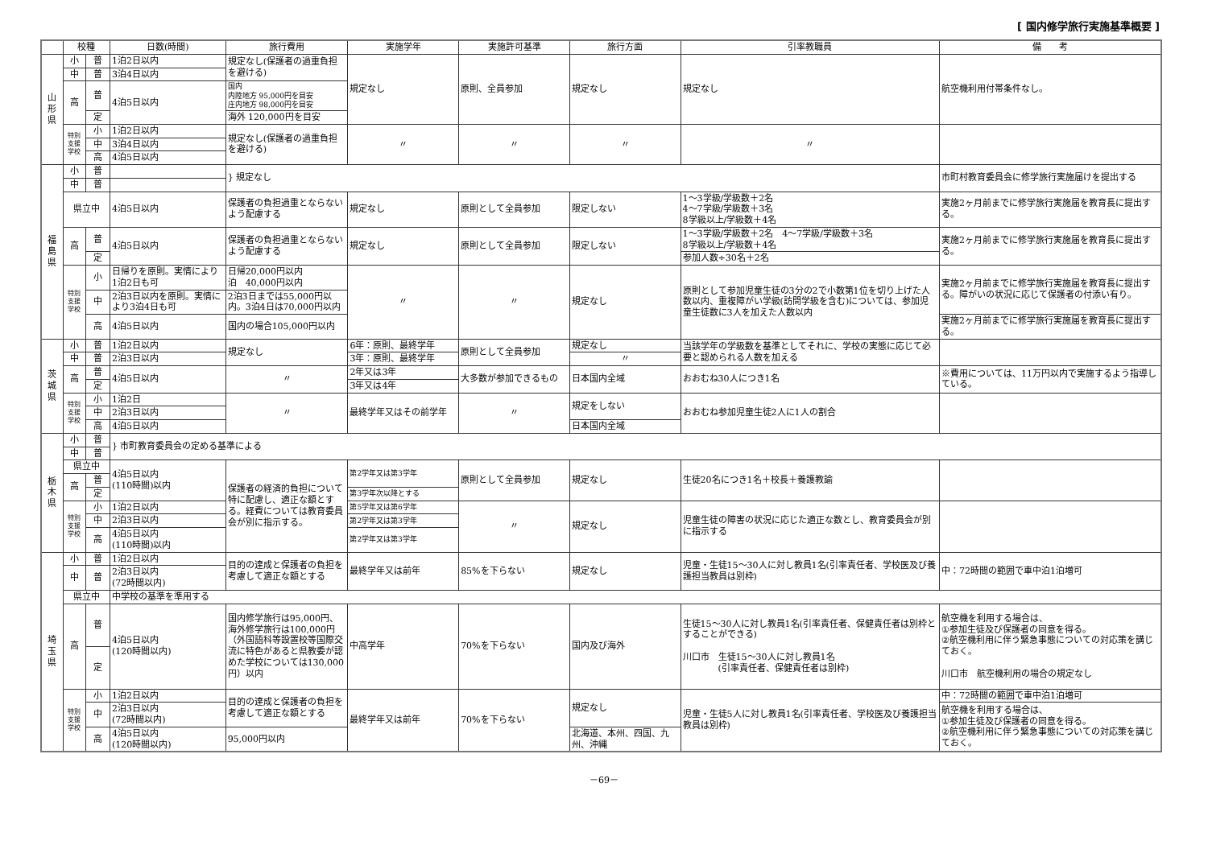[ 国内修学旅行実施基準概要 ]
| | 校種 | | 日数(時間) | 旅行費用 | 実施学年 | 実施許可基準 | 旅行方面 | 引率教職員 | 備 考 |
| --- | --- | --- | --- | --- | --- | --- | --- | --- | --- |
| 山 形 県 | 小 | 普 | 1泊2日以内 | 規定なし(保護者の過重負担を避ける) | 規定なし | 原則、全員参加 | 規定なし | 規定なし | 航空機利用付帯条件なし。 |
| | 中 | 普 | 3泊4日以内 | | | | | | |
| | 高 | 普 | 4泊5日以内 | 国内 内陸地方 95,000円を目安 庄内地方 98,000円を目安 | | | | | |
| | | 定 | | 海外 120,000円を目安 | | | | | |
| | 特別 支援 学校 | 小 | 1泊2日以内 | 規定なし(保護者の過重負担を避ける) | 〃 | 〃 | 〃 | 〃 | |
| | | 中 | 3泊4日以内 | | | | | | |
| | | 高 | 4泊5日以内 | | | | | | |
| 福 島 県 | 小 | 普 | | } 規定なし | | | | | 市町村教育委員会に修学旅行実施届けを提出する |
| | 中 | 普 | | | | | | | |
| | 県立中 | | 4泊5日以内 | 保護者の負担過重とならないよう配慮する | 規定なし | 原則として全員参加 | 限定しない | 1～3学級/学級数＋2名 4～7学級/学級数＋3名 8学級以上/学級数＋4名 | 実施2ヶ月前までに修学旅行実施届を教育長に提出する。 |
| | 高 | 普 | 4泊5日以内 | 保護者の負担過重とならないよう配慮する | 規定なし | 原則として全員参加 | 限定しない | 1～3学級/学級数＋2名 4～7学級/学級数＋3名 8学級以上/学級数＋4名 | 実施2ヶ月前までに修学旅行実施届を教育長に提出する。 |
| | | 定 | | | | | | 参加人数÷30名＋2名 | |
| | 特別 支援 学校 | 小 | 日帰りを原則。実情により1泊2日も可 | 日帰20,000円以内 泊 40,000円以内 | 〃 | 〃 | 規定なし | 原則として参加児童生徒の3分の2で小数第1位を切り上げた人数以内、重複障がい学級(訪問学級を含む)については、参加児童生徒数に3人を加えた人数以内 | 実施2ヶ月前までに修学旅行実施届を教育長に提出する。障がいの状況に応じて保護者の付添い有り。 |
| | | 中 | 2泊3日以内を原則。実情により3泊4日も可 | 2泊3日までは55,000円以内。3泊4日は70,000円以内 | | | | | |
| | | 高 | 4泊5日以内 | 国内の場合105,000円以内 | | | | | 実施2ヶ月前までに修学旅行実施届を教育長に提出する。 |
| 茨 城 県 | 小 | 普 | 1泊2日以内 | 規定なし | 6年：原則、最終学年 | 原則として全員参加 | 規定なし | 当該学年の学級数を基準としてそれに、学校の実態に応じて必要と認められる人数を加える | |
| | 中 | 普 | 2泊3日以内 | | 3年：原則、最終学年 | | 〃 | | |
| | 高 | 普 | 4泊5日以内 | 〃 | 2年又は3年 | 大多数が参加できるもの | 日本国内全域 | おおむね30人につき1名 | ※費用については、11万円以内で実施するよう指導している。 |
| | | 定 | | | 3年又は4年 | | | | |
| | 特別 支援 学校 | 小 | 1泊2日 | 〃 | 最終学年又はその前学年 | 〃 | 規定をしない | おおむね参加児童生徒2人に1人の割合 | |
| | | 中 | 2泊3日以内 | | | | | | |
| | | 高 | 4泊5日以内 | | | | 日本国内全域 | | |
| 栃 木 県 | 小 | 普 | } 市町教育委員会の定める基準による | | | | | | |
| | 中 | 普 | | | | | | | |
| | 県立中 | | 4泊5日以内 (110時間)以内 | 保護者の経済的負担について特に配慮し、適正な額とする。経費については教育委員会が別に指示する。 | 第2学年又は第3学年 | 原則として全員参加 | 規定なし | 生徒20名につき1名＋校長＋養護教諭 | |
| | 高 | 普 | | | | | | | |
| | | 定 | | | 第3学年次以降とする | | | | |
| | 特別 支援 学校 | 小 | 1泊2日以内 | | 第5学年又は第6学年 | 〃 | 規定なし | 児童生徒の障害の状況に応じた適正な数とし、教育委員会が別に指示する | |
| | | 中 | 2泊3日以内 | | 第2学年又は第3学年 | | | | |
| | | 高 | 4泊5日以内 (110時間)以内 | | 第2学年又は第3学年 | | | | |
| 埼 玉 県 | 小 | 普 | 1泊2日以内 | 目的の達成と保護者の負担を考慮して適正な額とする | 最終学年又は前年 | 85%を下らない | 規定なし | 児童・生徒15～30人に対し教員1名(引率責任者、学校医及び養護担当教員は別枠) | 中：72時間の範囲で車中泊1泊増可 |
| | 中 | 普 | 2泊3日以内 (72時間以内) | | | | | | |
| | 県立中 | | 中学校の基準を準用する | | | | | | |
| | 高 | 普 | 4泊5日以内 (120時間以内) | 国内修学旅行は95,000円、海外修学旅行は100,000円（外国語科等設置校等国際交流に特色があると県教委が認めた学校については130,000円）以内 | 中高学年 | 70%を下らない | 国内及び海外 | 生徒15～30人に対し教員1名(引率責任者、保健責任者は別枠とすることができる) 川口市 生徒15～30人に対し教員1名 (引率責任者、保健責任者は別枠) | 航空機を利用する場合は、 ①参加生徒及び保護者の同意を得る。 ②航空機利用に伴う緊急事態についての対応策を講じておく。 川口市 航空機利用の場合の規定なし |
| | | 定 | | | | | | | |
| | 特別 支援 学校 | 小 | 1泊2日以内 | 目的の達成と保護者の負担を考慮して適正な額とする | 最終学年又は前年 | 70%を下らない | 規定なし | 児童・生徒5人に対し教員1名(引率責任者、学校医及び養護担当教員は別枠) | 中：72時間の範囲で車中泊1泊増可 |
| | | 中 | 2泊3日以内 (72時間以内) | | | | | | 航空機を利用する場合は、 ①参加生徒及び保護者の同意を得る。 ②航空機利用に伴う緊急事態についての対応策を講じておく。 |
| | | 高 | 4泊5日以内 (120時間以内) | 95,000円以内 | | | 北海道、本州、四国、九州、沖縄 | | |
－69－